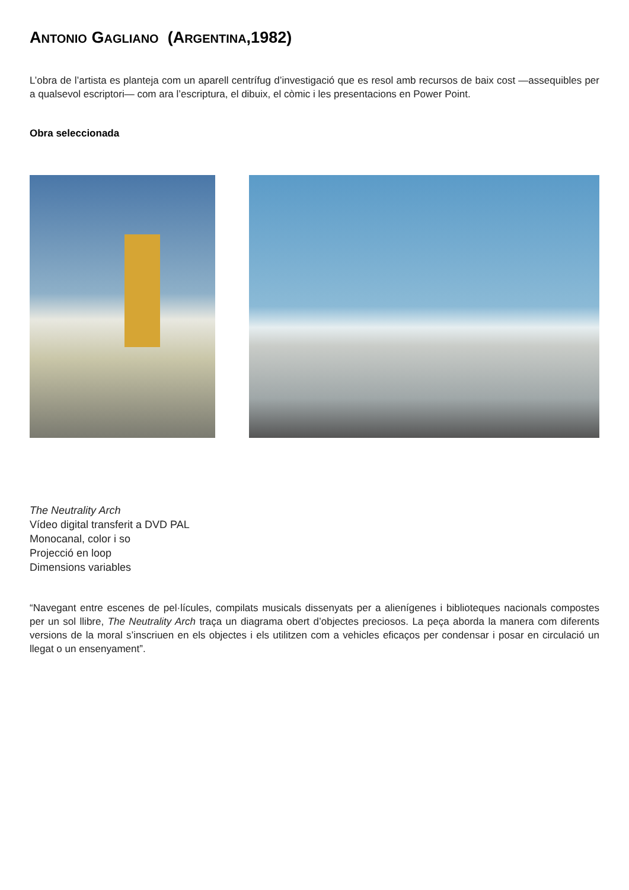ANTONIO GAGLIANO (ARGENTINA,1982)
L’obra de l’artista es planteja com un aparell centrífug d’investigació que es resol amb recursos de baix cost —assequibles per a qualsevol escriptori— com ara l’escriptura, el dibuix, el còmic i les presentacions en Power Point.
Obra seleccionada
The Neutrality Arch
Vídeo digital transferit a DVD PAL
Monocanal, color i so
Projecció en loop
Dimensions variables
“Navegant entre escenes de pel·lícules, compilats musicals dissenyats per a alienígenes i biblioteques nacionals compostes per un sol llibre, The Neutrality Arch traça un diagrama obert d’objectes preciosos. La peça aborda la manera com diferents versions de la moral s’inscriuen en els objectes i els utilitzen com a vehicles eficaços per condensar i posar en circulació un llegat o un ensenyament”.